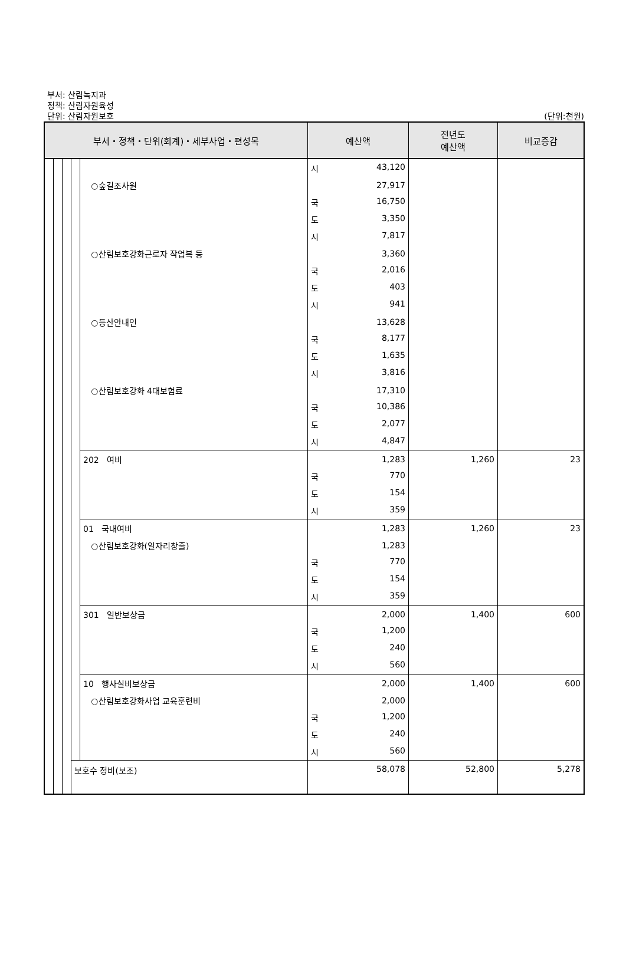부서: 산림녹지과
정책: 산림자원육성
단위: 산림자원보호 (단위:천원)
| 부서・정책・단위(회계)・세부사업・편성목 | | | | | 예산액 | 전년도 예산액 | 비교증감 |
| --- | --- | --- | --- | --- | --- | --- | --- |
| | | | | | 시 43,120 | | |
| | | | | ○숲길조사원 | 27,917 | | |
| | | | | | 국 16,750 | | |
| | | | | | 도 3,350 | | |
| | | | | | 시 7,817 | | |
| | | | | ○산림보호강화근로자 작업복 등 | 3,360 | | |
| | | | | | 국 2,016 | | |
| | | | | | 도 403 | | |
| | | | | | 시 941 | | |
| | | | | ○등산안내인 | 13,628 | | |
| | | | | | 국 8,177 | | |
| | | | | | 도 1,635 | | |
| | | | | | 시 3,816 | | |
| | | | | ○산림보호강화 4대보험료 | 17,310 | | |
| | | | | | 국 10,386 | | |
| | | | | | 도 2,077 | | |
| | | | | | 시 4,847 | | |
| | | | | 202 여비 | 1,283 | 1,260 | 23 |
| | | | | | 국 770 | | |
| | | | | | 도 154 | | |
| | | | | | 시 359 | | |
| | | | | 01 국내여비 | 1,283 | 1,260 | 23 |
| | | | | ○산림보호강화(일자리창출) | 1,283 | | |
| | | | | | 국 770 | | |
| | | | | | 도 154 | | |
| | | | | | 시 359 | | |
| | | | | 301 일반보상금 | 2,000 | 1,400 | 600 |
| | | | | | 국 1,200 | | |
| | | | | | 도 240 | | |
| | | | | | 시 560 | | |
| | | | | 10 행사실비보상금 | 2,000 | 1,400 | 600 |
| | | | | ○산림보호강화사업 교육훈련비 | 2,000 | | |
| | | | | | 국 1,200 | | |
| | | | | | 도 240 | | |
| | | | | | 시 560 | | |
| | | | 보호수 정비(보조) | | 58,078 | 52,800 | 5,278 |